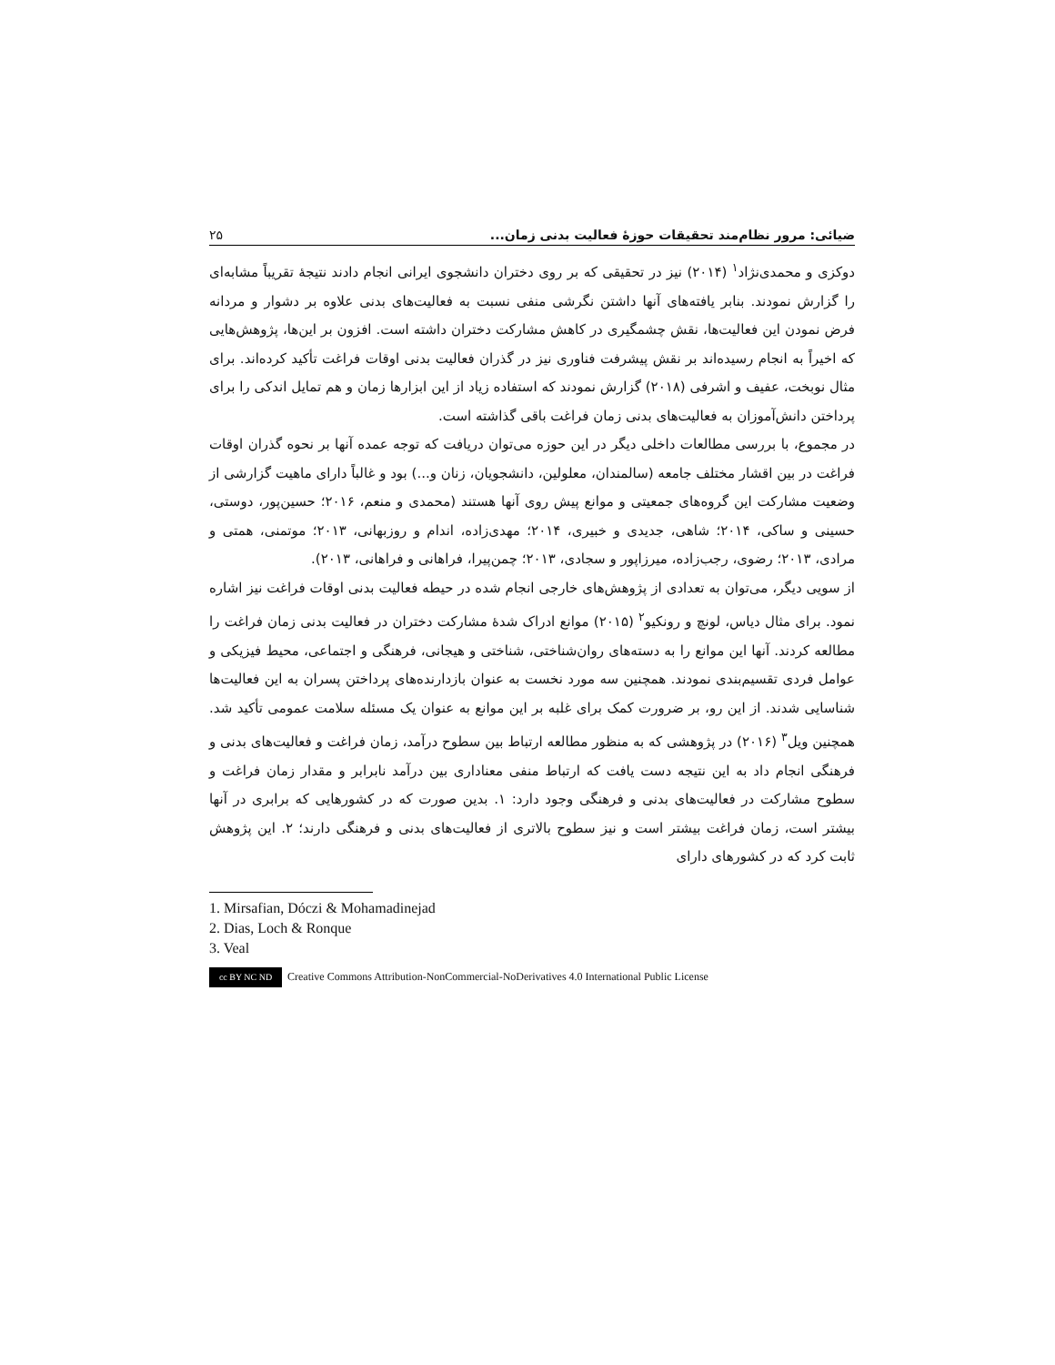ضیائی: مرور نظام‌مند تحقیقات حوزۀ فعالیت بدنی زمان... ۲۵
دوکزی و محمدی‌نژاد<sup>۱</sup> (۲۰۱۴) نیز در تحقیقی که بر روی دختران دانشجوی ایرانی انجام دادند نتیجۀ تقریباً مشابه‌ای را گزارش نمودند. بنابر یافته‌های آنها داشتن نگرشی منفی نسبت به فعالیت‌های بدنی علاوه بر دشوار و مردانه فرض نمودن این فعالیت‌ها، نقش چشمگیری در کاهش مشارکت دختران داشته است. افزون بر این‌ها، پژوهش‌هایی که اخیراً به انجام رسیده‌اند بر نقش پیشرفت فناوری نیز در گذران فعالیت بدنی اوقات فراغت تأکید کرده‌اند. برای مثال نوبخت، عفیف و اشرفی (۲۰۱۸) گزارش نمودند که استفاده زیاد از این ابزارها زمان و هم تمایل اندکی را برای پرداختن دانش‌آموزان به فعالیت‌های بدنی زمان فراغت باقی گذاشته است.
در مجموع، با بررسی مطالعات داخلی دیگر در این حوزه می‌توان دریافت که توجه عمده آنها بر نحوه گذران اوقات فراغت در بین اقشار مختلف جامعه (سالمندان، معلولین، دانشجویان، زنان و...) بود و غالباً دارای ماهیت گزارشی از وضعیت مشارکت این گروه‌های جمعیتی و موانع پیش روی آنها هستند (محمدی و منعم، ۲۰۱۶؛ حسین‌پور، دوستی، حسینی و ساکی، ۲۰۱۴؛ شاهی، جدیدی و خبیری، ۲۰۱۴؛ مهدی‌زاده، اندام و روزبهانی، ۲۰۱۳؛ موتمنی، همتی و مرادی، ۲۰۱۳؛ رضوی، رجب‌زاده، میرزاپور و سجادی، ۲۰۱۳؛ چمن‌پیرا، فراهانی و فراهانی، ۲۰۱۳).
از سویی دیگر، می‌توان به تعدادی از پژوهش‌های خارجی انجام شده در حیطه فعالیت بدنی اوقات فراغت نیز اشاره نمود. برای مثال دیاس، لونچ و رونکیو<sup>۲</sup> (۲۰۱۵) موانع ادراک شدۀ مشارکت دختران در فعالیت بدنی زمان فراغت را مطالعه کردند. آنها این موانع را به دسته‌های روان‌شناختی، شناختی و هیجانی، فرهنگی و اجتماعی، محیط فیزیکی و عوامل فردی تقسیم‌بندی نمودند. همچنین سه مورد نخست به عنوان بازدارنده‌های پرداختن پسران به این فعالیت‌ها شناسایی شدند. از این رو، بر ضرورت کمک برای غلبه بر این موانع به عنوان یک مسئله سلامت عمومی تأکید شد. همچنین ویل<sup>۳</sup> (۲۰۱۶) در پژوهشی که به منظور مطالعه ارتباط بین سطوح درآمد، زمان فراغت و فعالیت‌های بدنی و فرهنگی انجام داد به این نتیجه دست یافت که ارتباط منفی معناداری بین درآمد نابرابر و مقدار زمان فراغت و سطوح مشارکت در فعالیت‌های بدنی و فرهنگی وجود دارد: ۱. بدین صورت که در کشورهایی که برابری در آنها بیشتر است، زمان فراغت بیشتر است و نیز سطوح بالاتری از فعالیت‌های بدنی و فرهنگی دارند؛ ۲. این پژوهش ثابت کرد که در کشورهای دارای
1. Mirsafian, Dóczi & Mohamadinejad
2. Dias, Loch & Ronque
3. Veal
cc BY NC ND
Creative Commons Attribution-NonCommercial-NoDerivatives 4.0 International Public License